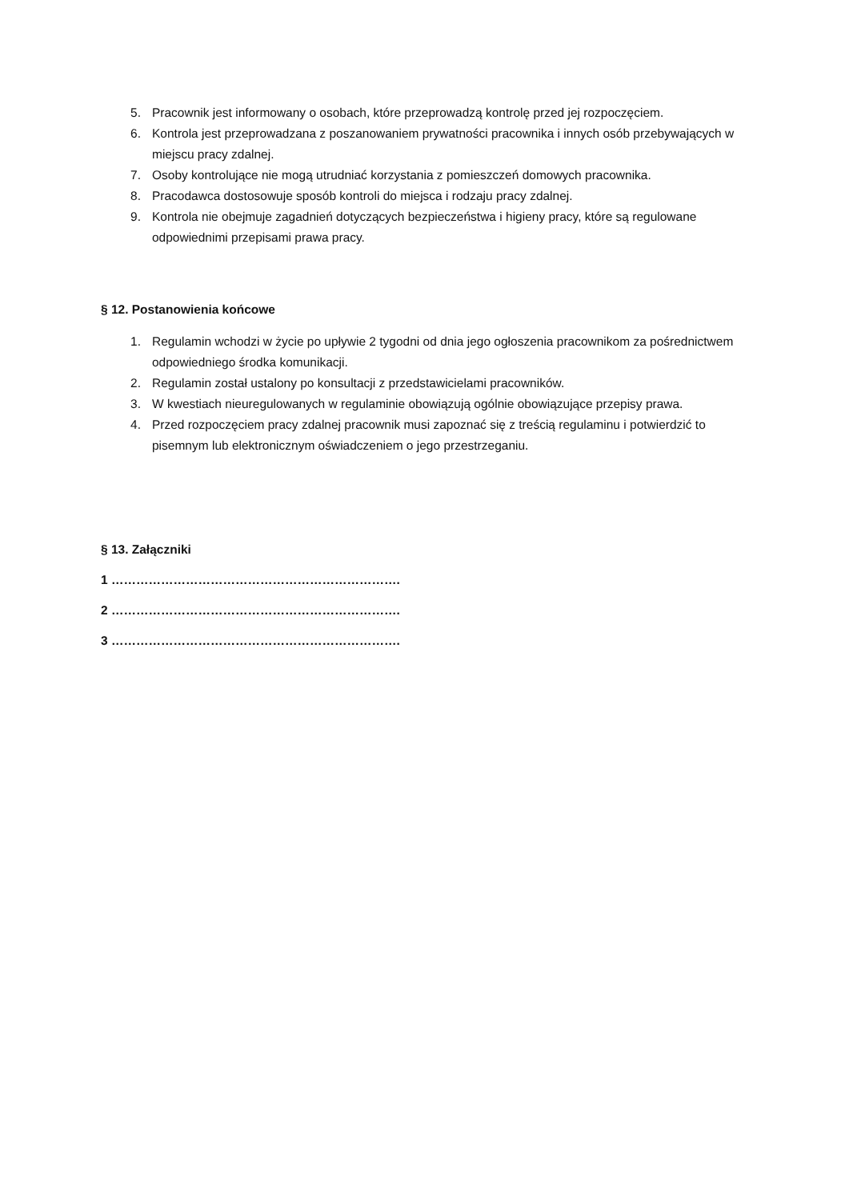5. Pracownik jest informowany o osobach, które przeprowadzą kontrolę przed jej rozpoczęciem.
6. Kontrola jest przeprowadzana z poszanowaniem prywatności pracownika i innych osób przebywających w miejscu pracy zdalnej.
7. Osoby kontrolujące nie mogą utrudniać korzystania z pomieszczeń domowych pracownika.
8. Pracodawca dostosowuje sposób kontroli do miejsca i rodzaju pracy zdalnej.
9. Kontrola nie obejmuje zagadnień dotyczących bezpieczeństwa i higieny pracy, które są regulowane odpowiednimi przepisami prawa pracy.
§ 12. Postanowienia końcowe
1. Regulamin wchodzi w życie po upływie 2 tygodni od dnia jego ogłoszenia pracownikom za pośrednictwem odpowiedniego środka komunikacji.
2. Regulamin został ustalony po konsultacji z przedstawicielami pracowników.
3. W kwestiach nieuregulowanych w regulaminie obowiązują ogólnie obowiązujące przepisy prawa.
4. Przed rozpoczęciem pracy zdalnej pracownik musi zapoznać się z treścią regulaminu i potwierdzić to pisemnym lub elektronicznym oświadczeniem o jego przestrzeganiu.
§ 13. Załączniki
1 …………………………………………………………….
2 …………………………………………………………….
3 …………………………………………………………….